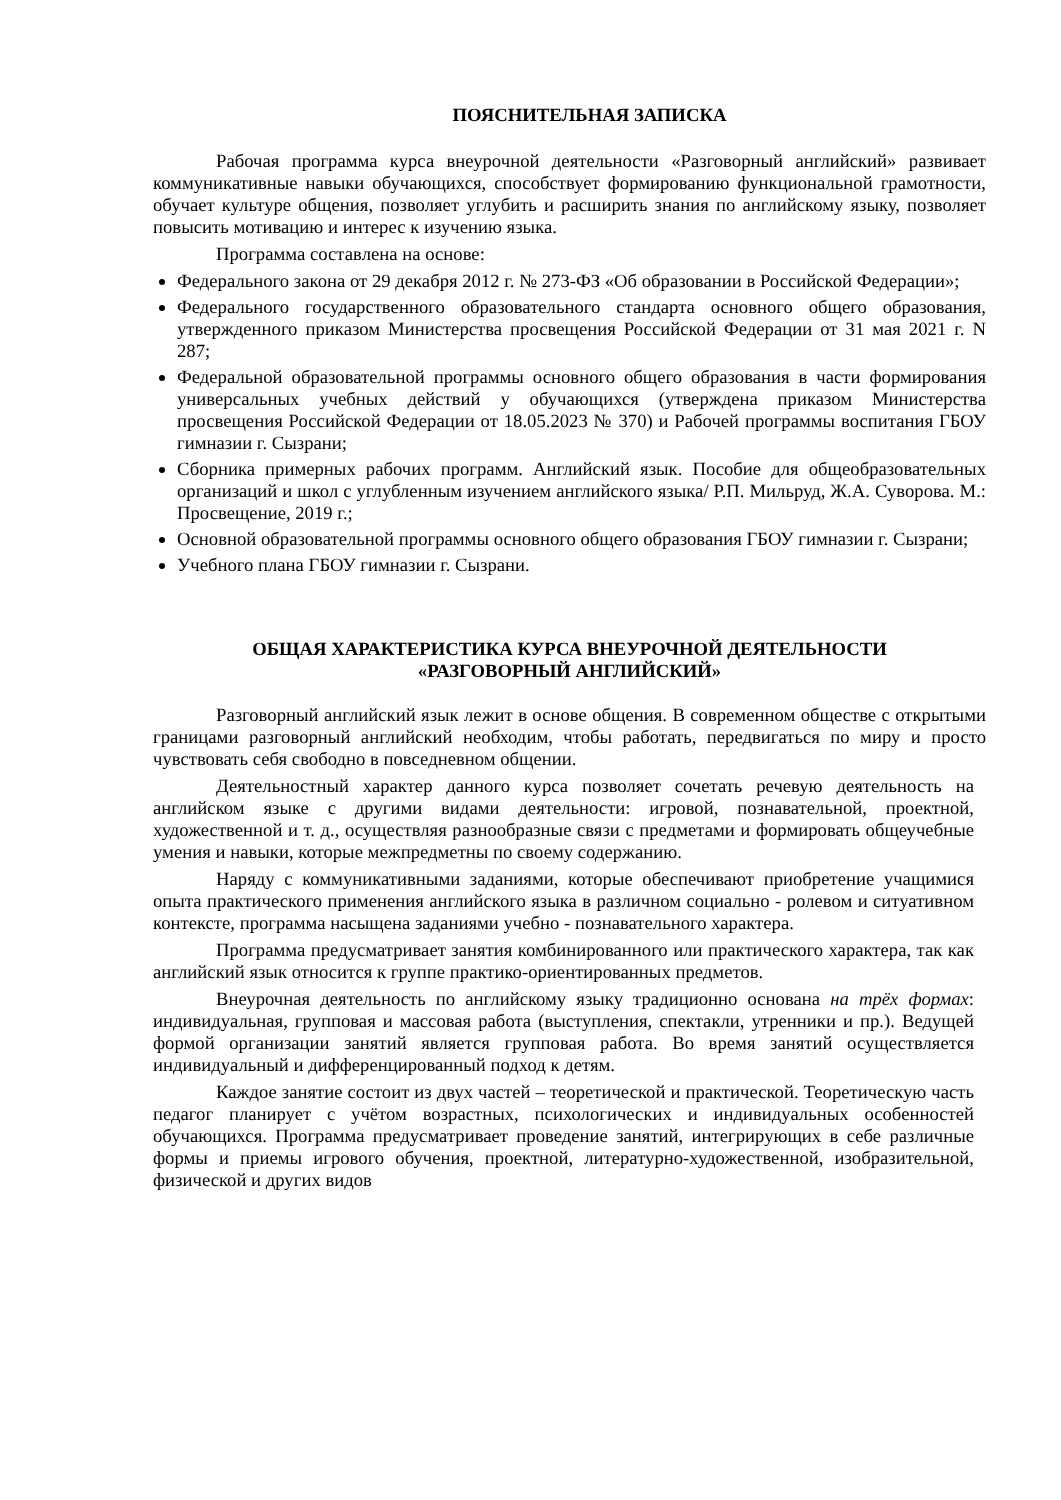ПОЯСНИТЕЛЬНАЯ ЗАПИСКА
Рабочая программа курса внеурочной деятельности «Разговорный английский» развивает коммуникативные навыки обучающихся, способствует формированию функциональной грамотности, обучает культуре общения, позволяет углубить и расширить знания по английскому языку, позволяет повысить мотивацию и интерес к изучению языка.
Программа составлена на основе:
Федерального закона от 29 декабря 2012 г. № 273-ФЗ «Об образовании в Российской Федерации»;
Федерального государственного образовательного стандарта основного общего образования, утвержденного приказом Министерства просвещения Российской Федерации от 31 мая 2021 г. N 287;
Федеральной образовательной программы основного общего образования в части формирования универсальных учебных действий у обучающихся (утверждена приказом Министерства просвещения Российской Федерации от 18.05.2023 № 370) и Рабочей программы воспитания ГБОУ гимназии г. Сызрани;
Сборника примерных рабочих программ. Английский язык. Пособие для общеобразовательных организаций и школ с углубленным изучением английского языка/ Р.П. Мильруд, Ж.А. Суворова. М.: Просвещение, 2019 г.;
Основной образовательной программы основного общего образования ГБОУ гимназии г. Сызрани;
Учебного плана ГБОУ гимназии г. Сызрани.
ОБЩАЯ ХАРАКТЕРИСТИКА КУРСА ВНЕУРОЧНОЙ ДЕЯТЕЛЬНОСТИ
«РАЗГОВОРНЫЙ АНГЛИЙСКИЙ»
Разговорный английский язык лежит в основе общения. В современном обществе с открытыми границами разговорный английский необходим, чтобы работать, передвигаться по миру и просто чувствовать себя свободно в повседневном общении.
Деятельностный характер данного курса позволяет сочетать речевую деятельность на английском языке с другими видами деятельности: игровой, познавательной, проектной, художественной и т. д., осуществляя разнообразные связи с предметами и формировать общеучебные умения и навыки, которые межпредметны по своему содержанию.
Наряду с коммуникативными заданиями, которые обеспечивают приобретение учащимися опыта практического применения английского языка в различном социально - ролевом и ситуативном контексте, программа насыщена заданиями учебно - познавательного характера.
Программа предусматривает занятия комбинированного или практического характера, так как английский язык относится к группе практико-ориентированных предметов.
Внеурочная деятельность по английскому языку традиционно основана на трёх формах: индивидуальная, групповая и массовая работа (выступления, спектакли, утренники и пр.). Ведущей формой организации занятий является групповая работа. Во время занятий осуществляется индивидуальный и дифференцированный подход к детям.
Каждое занятие состоит из двух частей – теоретической и практической. Теоретическую часть педагог планирует с учётом возрастных, психологических и индивидуальных особенностей обучающихся. Программа предусматривает проведение занятий, интегрирующих в себе различные формы и приемы игрового обучения, проектной, литературно-художественной, изобразительной, физической и других видов